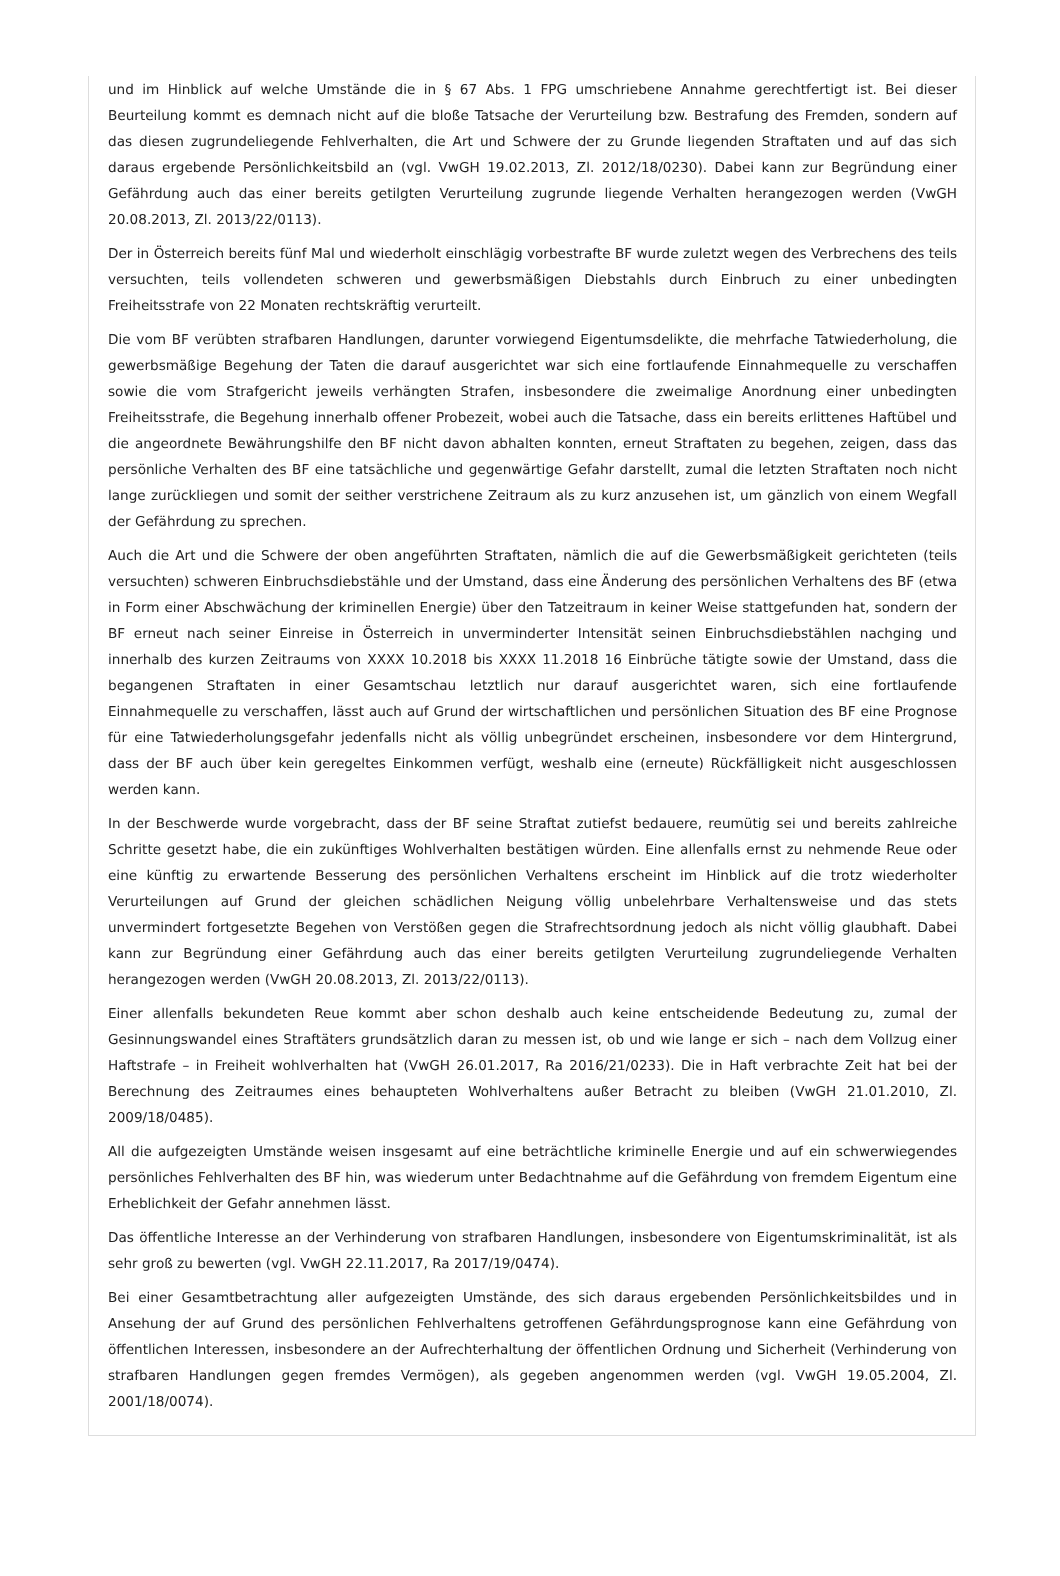und im Hinblick auf welche Umstände die in § 67 Abs. 1 FPG umschriebene Annahme gerechtfertigt ist. Bei dieser Beurteilung kommt es demnach nicht auf die bloße Tatsache der Verurteilung bzw. Bestrafung des Fremden, sondern auf das diesen zugrundeliegende Fehlverhalten, die Art und Schwere der zu Grunde liegenden Straftaten und auf das sich daraus ergebende Persönlichkeitsbild an (vgl. VwGH 19.02.2013, Zl. 2012/18/0230). Dabei kann zur Begründung einer Gefährdung auch das einer bereits getilgten Verurteilung zugrunde liegende Verhalten herangezogen werden (VwGH 20.08.2013, Zl. 2013/22/0113).
Der in Österreich bereits fünf Mal und wiederholt einschlägig vorbestrafte BF wurde zuletzt wegen des Verbrechens des teils versuchten, teils vollendeten schweren und gewerbsmäßigen Diebstahls durch Einbruch zu einer unbedingten Freiheitsstrafe von 22 Monaten rechtskräftig verurteilt.
Die vom BF verübten strafbaren Handlungen, darunter vorwiegend Eigentumsdelikte, die mehrfache Tatwiederholung, die gewerbsmäßige Begehung der Taten die darauf ausgerichtet war sich eine fortlaufende Einnahmequelle zu verschaffen sowie die vom Strafgericht jeweils verhängten Strafen, insbesondere die zweimalige Anordnung einer unbedingten Freiheitsstrafe, die Begehung innerhalb offener Probezeit, wobei auch die Tatsache, dass ein bereits erlittenes Haftübel und die angeordnete Bewährungshilfe den BF nicht davon abhalten konnten, erneut Straftaten zu begehen, zeigen, dass das persönliche Verhalten des BF eine tatsächliche und gegenwärtige Gefahr darstellt, zumal die letzten Straftaten noch nicht lange zurückliegen und somit der seither verstrichene Zeitraum als zu kurz anzusehen ist, um gänzlich von einem Wegfall der Gefährdung zu sprechen.
Auch die Art und die Schwere der oben angeführten Straftaten, nämlich die auf die Gewerbsmäßigkeit gerichteten (teils versuchten) schweren Einbruchsdiebstähle und der Umstand, dass eine Änderung des persönlichen Verhaltens des BF (etwa in Form einer Abschwächung der kriminellen Energie) über den Tatzeitraum in keiner Weise stattgefunden hat, sondern der BF erneut nach seiner Einreise in Österreich in unverminderter Intensität seinen Einbruchsdiebstählen nachging und innerhalb des kurzen Zeitraums von XXXX 10.2018 bis XXXX 11.2018 16 Einbrüche tätigte sowie der Umstand, dass die begangenen Straftaten in einer Gesamtschau letztlich nur darauf ausgerichtet waren, sich eine fortlaufende Einnahmequelle zu verschaffen, lässt auch auf Grund der wirtschaftlichen und persönlichen Situation des BF eine Prognose für eine Tatwiederholungsgefahr jedenfalls nicht als völlig unbegründet erscheinen, insbesondere vor dem Hintergrund, dass der BF auch über kein geregeltes Einkommen verfügt, weshalb eine (erneute) Rückfälligkeit nicht ausgeschlossen werden kann.
In der Beschwerde wurde vorgebracht, dass der BF seine Straftat zutiefst bedauere, reumütig sei und bereits zahlreiche Schritte gesetzt habe, die ein zukünftiges Wohlverhalten bestätigen würden. Eine allenfalls ernst zu nehmende Reue oder eine künftig zu erwartende Besserung des persönlichen Verhaltens erscheint im Hinblick auf die trotz wiederholter Verurteilungen auf Grund der gleichen schädlichen Neigung völlig unbelehrbare Verhaltensweise und das stets unvermindert fortgesetzte Begehen von Verstößen gegen die Strafrechtsordnung jedoch als nicht völlig glaubhaft. Dabei kann zur Begründung einer Gefährdung auch das einer bereits getilgten Verurteilung zugrundeliegende Verhalten herangezogen werden (VwGH 20.08.2013, Zl. 2013/22/0113).
Einer allenfalls bekundeten Reue kommt aber schon deshalb auch keine entscheidende Bedeutung zu, zumal der Gesinnungswandel eines Straftäters grundsätzlich daran zu messen ist, ob und wie lange er sich – nach dem Vollzug einer Haftstrafe – in Freiheit wohlverhalten hat (VwGH 26.01.2017, Ra 2016/21/0233). Die in Haft verbrachte Zeit hat bei der Berechnung des Zeitraumes eines behaupteten Wohlverhaltens außer Betracht zu bleiben (VwGH 21.01.2010, Zl. 2009/18/0485).
All die aufgezeigten Umstände weisen insgesamt auf eine beträchtliche kriminelle Energie und auf ein schwerwiegendes persönliches Fehlverhalten des BF hin, was wiederum unter Bedachtnahme auf die Gefährdung von fremdem Eigentum eine Erheblichkeit der Gefahr annehmen lässt.
Das öffentliche Interesse an der Verhinderung von strafbaren Handlungen, insbesondere von Eigentumskriminalität, ist als sehr groß zu bewerten (vgl. VwGH 22.11.2017, Ra 2017/19/0474).
Bei einer Gesamtbetrachtung aller aufgezeigten Umstände, des sich daraus ergebenden Persönlichkeitsbildes und in Ansehung der auf Grund des persönlichen Fehlverhaltens getroffenen Gefährdungsprognose kann eine Gefährdung von öffentlichen Interessen, insbesondere an der Aufrechterhaltung der öffentlichen Ordnung und Sicherheit (Verhinderung von strafbaren Handlungen gegen fremdes Vermögen), als gegeben angenommen werden (vgl. VwGH 19.05.2004, Zl. 2001/18/0074).